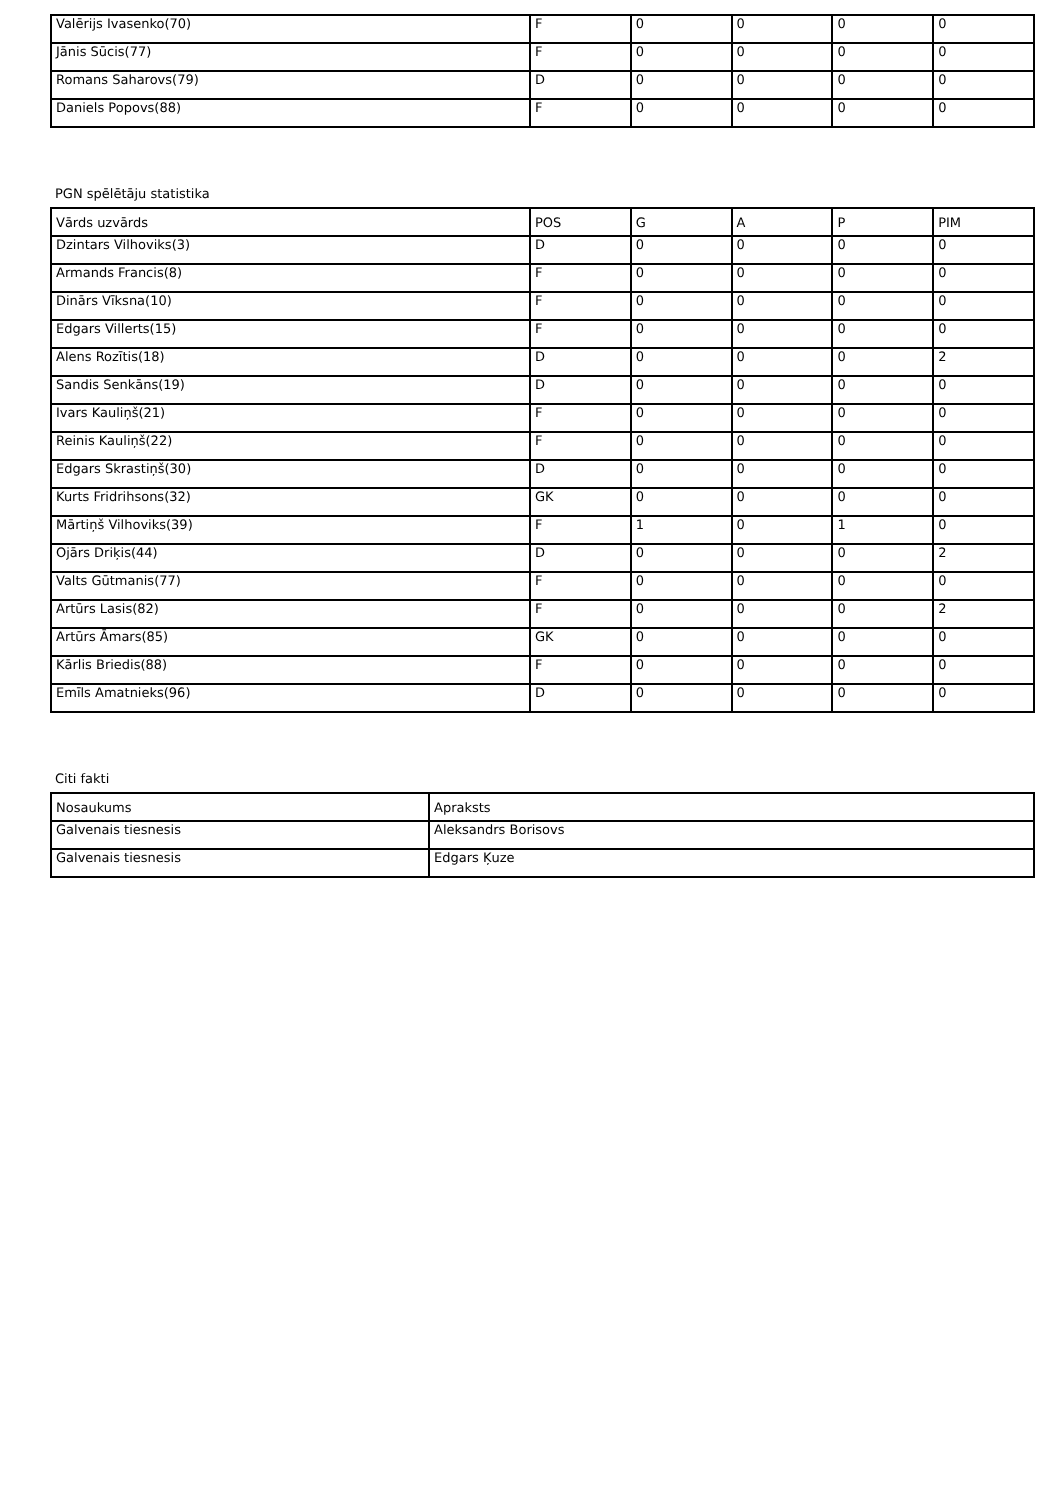| Valērijs Ivasenko(70) | F | 0 | 0 | 0 | 0 |
| Jānis Sūcis(77) | F | 0 | 0 | 0 | 0 |
| Romans Saharovs(79) | D | 0 | 0 | 0 | 0 |
| Daniels Popovs(88) | F | 0 | 0 | 0 | 0 |
PGN spēlētāju statistika
| Vārds uzvārds | POS | G | A | P | PIM |
| --- | --- | --- | --- | --- | --- |
| Dzintars Vilhoviks(3) | D | 0 | 0 | 0 | 0 |
| Armands Francis(8) | F | 0 | 0 | 0 | 0 |
| Dinārs Vīksna(10) | F | 0 | 0 | 0 | 0 |
| Edgars Villerts(15) | F | 0 | 0 | 0 | 0 |
| Alens Rozītis(18) | D | 0 | 0 | 0 | 2 |
| Sandis Senkāns(19) | D | 0 | 0 | 0 | 0 |
| Ivars Kauliņš(21) | F | 0 | 0 | 0 | 0 |
| Reinis Kauliņš(22) | F | 0 | 0 | 0 | 0 |
| Edgars Skrastiņš(30) | D | 0 | 0 | 0 | 0 |
| Kurts Fridrihsons(32) | GK | 0 | 0 | 0 | 0 |
| Mārtiņš Vilhoviks(39) | F | 1 | 0 | 1 | 0 |
| Ojārs Driķis(44) | D | 0 | 0 | 0 | 2 |
| Valts Gūtmanis(77) | F | 0 | 0 | 0 | 0 |
| Artūrs Lasis(82) | F | 0 | 0 | 0 | 2 |
| Artūrs Āmars(85) | GK | 0 | 0 | 0 | 0 |
| Kārlis Briedis(88) | F | 0 | 0 | 0 | 0 |
| Emīls Amatnieks(96) | D | 0 | 0 | 0 | 0 |
Citi fakti
| Nosaukums | Apraksts |
| --- | --- |
| Galvenais tiesnesis | Aleksandrs Borisovs |
| Galvenais tiesnesis | Edgars Ķuze |